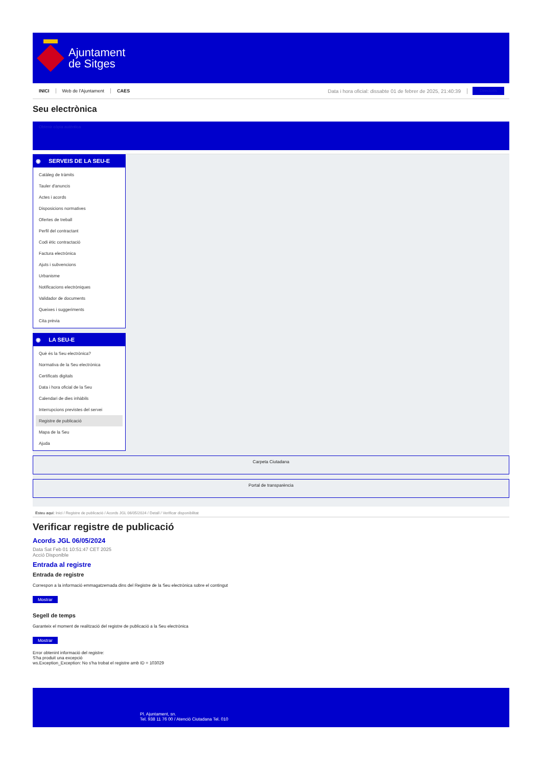Ajuntament
de Sitges
INICI Web de l'Ajuntament CAES Data i hora oficial: dissabte 01 de febrer de 2025, 21:40:39
Directoris
Seu electrònica
Obtenir còpia autèntica
◉ SERVEIS DE LA SEU-E
Catàleg de tràmits
Tauler d'anuncis
Actes i acords
Disposicions normatives
Ofertes de treball
Perfil del contractant
Codi ètic contractació
Factura electrònica
Ajuts i subvencions
Urbanisme
Notificacions electròniques
Validador de documents
Queixes i suggeriments
Cita prèvia
◉ LA SEU-E
Què és la Seu electrònica?
Normativa de la Seu electrònica
Certificats digitals
Data i hora oficial de la Seu
Calendari de dies inhàbils
Interrupcions previstes del servei
Registre de publicació
Mapa de la Seu
Ajuda
Carpeta Ciutadana
Portal de transparència
Esteu aquí: Inici / Registre de publicació / Acords JGL 06/05/2024 / Detall / Verificar disponibilitat
Verificar registre de publicació
Acords JGL 06/05/2024
Data Sat Feb 01 10:51:47 CET 2025
Acció Disponible
Entrada al registre
Entrada de registre
Correspon a la informació emmagatzemada dins del Registre de la Seu electrònica sobre el contingut
Mostrar
Segell de temps
Garanteix el moment de realització del registre de publicació a la Seu electrònica
Mostrar
Error obtenint informació del registre:
S'ha produit una excepció
ws.Exception_Exception: No s'ha trobat el registre amb ID = 103029
Pl. Ajuntament, sn.
Tel. 938 11 76 00 / Atenció Ciutadana Tel. 010